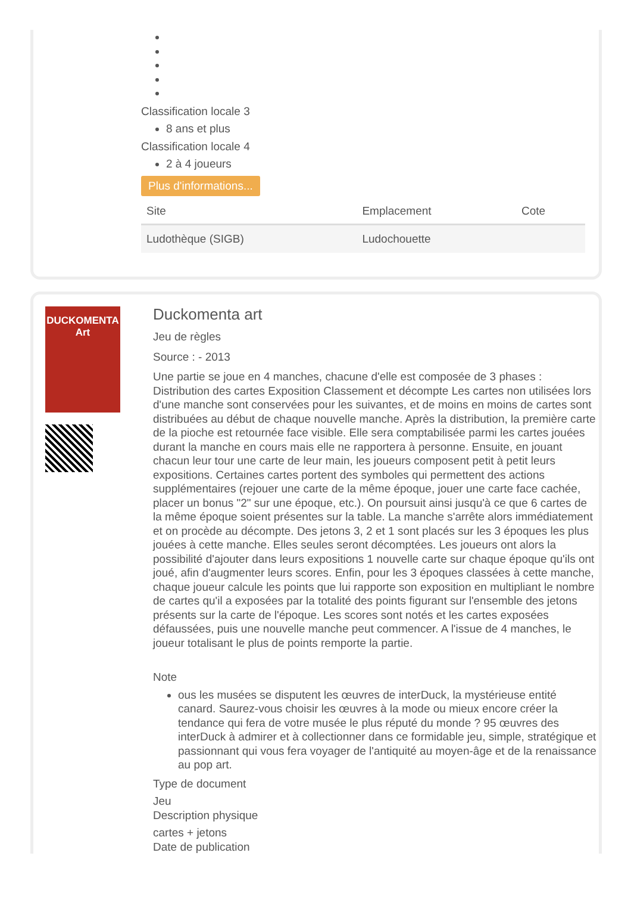Classification locale 3
8 ans et plus
Classification locale 4
2 à 4 joueurs
Plus d'informations...
| Site | Emplacement | Cote |
| --- | --- | --- |
| Ludothèque (SIGB) | Ludochouette | |
DUCKOMENTA
Art
Duckomenta art
Jeu de règles
Source : - 2013
Une partie se joue en 4 manches, chacune d'elle est composée de 3 phases : Distribution des cartes Exposition Classement et décompte Les cartes non utilisées lors d'une manche sont conservées pour les suivantes, et de moins en moins de cartes sont distribuées au début de chaque nouvelle manche. Après la distribution, la première carte de la pioche est retournée face visible. Elle sera comptabilisée parmi les cartes jouées durant la manche en cours mais elle ne rapportera à personne. Ensuite, en jouant chacun leur tour une carte de leur main, les joueurs composent petit à petit leurs expositions. Certaines cartes portent des symboles qui permettent des actions supplémentaires (rejouer une carte de la même époque, jouer une carte face cachée, placer un bonus "2" sur une époque, etc.). On poursuit ainsi jusqu'à ce que 6 cartes de la même époque soient présentes sur la table. La manche s'arrête alors immédiatement et on procède au décompte. Des jetons 3, 2 et 1 sont placés sur les 3 époques les plus jouées à cette manche. Elles seules seront décomptées. Les joueurs ont alors la possibilité d'ajouter dans leurs expositions 1 nouvelle carte sur chaque époque qu'ils ont joué, afin d'augmenter leurs scores. Enfin, pour les 3 époques classées à cette manche, chaque joueur calcule les points que lui rapporte son exposition en multipliant le nombre de cartes qu'il a exposées par la totalité des points figurant sur l'ensemble des jetons présents sur la carte de l'époque. Les scores sont notés et les cartes exposées défaussées, puis une nouvelle manche peut commencer. A l'issue de 4 manches, le joueur totalisant le plus de points remporte la partie.
Note
ous les musées se disputent les œuvres de interDuck, la mystérieuse entité canard. Saurez-vous choisir les œuvres à la mode ou mieux encore créer la tendance qui fera de votre musée le plus réputé du monde ? 95 œuvres des interDuck à admirer et à collectionner dans ce formidable jeu, simple, stratégique et passionnant qui vous fera voyager de l'antiquité au moyen-âge et de la renaissance au pop art.
Type de document
Jeu
Description physique
cartes + jetons
Date de publication